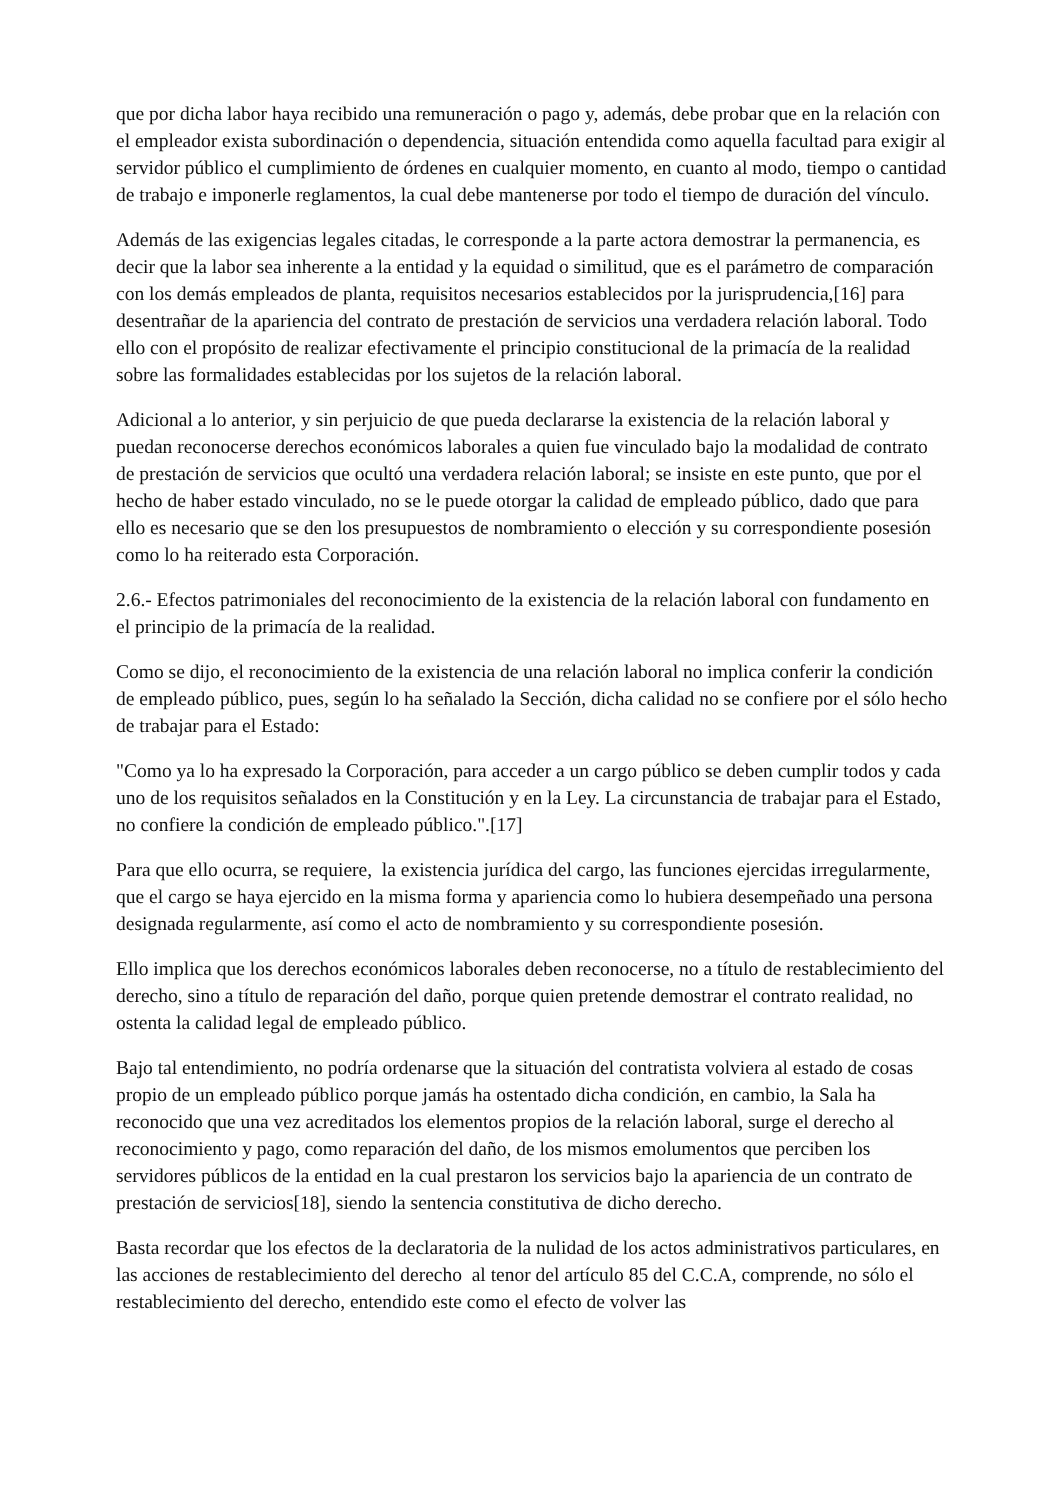que por dicha labor haya recibido una remuneración o pago y, además, debe probar que en la relación con el empleador exista subordinación o dependencia, situación entendida como aquella facultad para exigir al servidor público el cumplimiento de órdenes en cualquier momento, en cuanto al modo, tiempo o cantidad de trabajo e imponerle reglamentos, la cual debe mantenerse por todo el tiempo de duración del vínculo.
Además de las exigencias legales citadas, le corresponde a la parte actora demostrar la permanencia, es decir que la labor sea inherente a la entidad y la equidad o similitud, que es el parámetro de comparación con los demás empleados de planta, requisitos necesarios establecidos por la jurisprudencia,[16] para desentrañar de la apariencia del contrato de prestación de servicios una verdadera relación laboral. Todo ello con el propósito de realizar efectivamente el principio constitucional de la primacía de la realidad sobre las formalidades establecidas por los sujetos de la relación laboral.
Adicional a lo anterior, y sin perjuicio de que pueda declararse la existencia de la relación laboral y puedan reconocerse derechos económicos laborales a quien fue vinculado bajo la modalidad de contrato de prestación de servicios que ocultó una verdadera relación laboral; se insiste en este punto, que por el hecho de haber estado vinculado, no se le puede otorgar la calidad de empleado público, dado que para ello es necesario que se den los presupuestos de nombramiento o elección y su correspondiente posesión como lo ha reiterado esta Corporación.
2.6.- Efectos patrimoniales del reconocimiento de la existencia de la relación laboral con fundamento en el principio de la primacía de la realidad.
Como se dijo, el reconocimiento de la existencia de una relación laboral no implica conferir la condición de empleado público, pues, según lo ha señalado la Sección, dicha calidad no se confiere por el sólo hecho de trabajar para el Estado:
"Como ya lo ha expresado la Corporación, para acceder a un cargo público se deben cumplir todos y cada uno de los requisitos señalados en la Constitución y en la Ley. La circunstancia de trabajar para el Estado, no confiere la condición de empleado público.".[17]
Para que ello ocurra, se requiere, la existencia jurídica del cargo, las funciones ejercidas irregularmente, que el cargo se haya ejercido en la misma forma y apariencia como lo hubiera desempeñado una persona designada regularmente, así como el acto de nombramiento y su correspondiente posesión.
Ello implica que los derechos económicos laborales deben reconocerse, no a título de restablecimiento del derecho, sino a título de reparación del daño, porque quien pretende demostrar el contrato realidad, no ostenta la calidad legal de empleado público.
Bajo tal entendimiento, no podría ordenarse que la situación del contratista volviera al estado de cosas propio de un empleado público porque jamás ha ostentado dicha condición, en cambio, la Sala ha reconocido que una vez acreditados los elementos propios de la relación laboral, surge el derecho al reconocimiento y pago, como reparación del daño, de los mismos emolumentos que perciben los servidores públicos de la entidad en la cual prestaron los servicios bajo la apariencia de un contrato de prestación de servicios[18], siendo la sentencia constitutiva de dicho derecho.
Basta recordar que los efectos de la declaratoria de la nulidad de los actos administrativos particulares, en las acciones de restablecimiento del derecho al tenor del artículo 85 del C.C.A, comprende, no sólo el restablecimiento del derecho, entendido este como el efecto de volver las